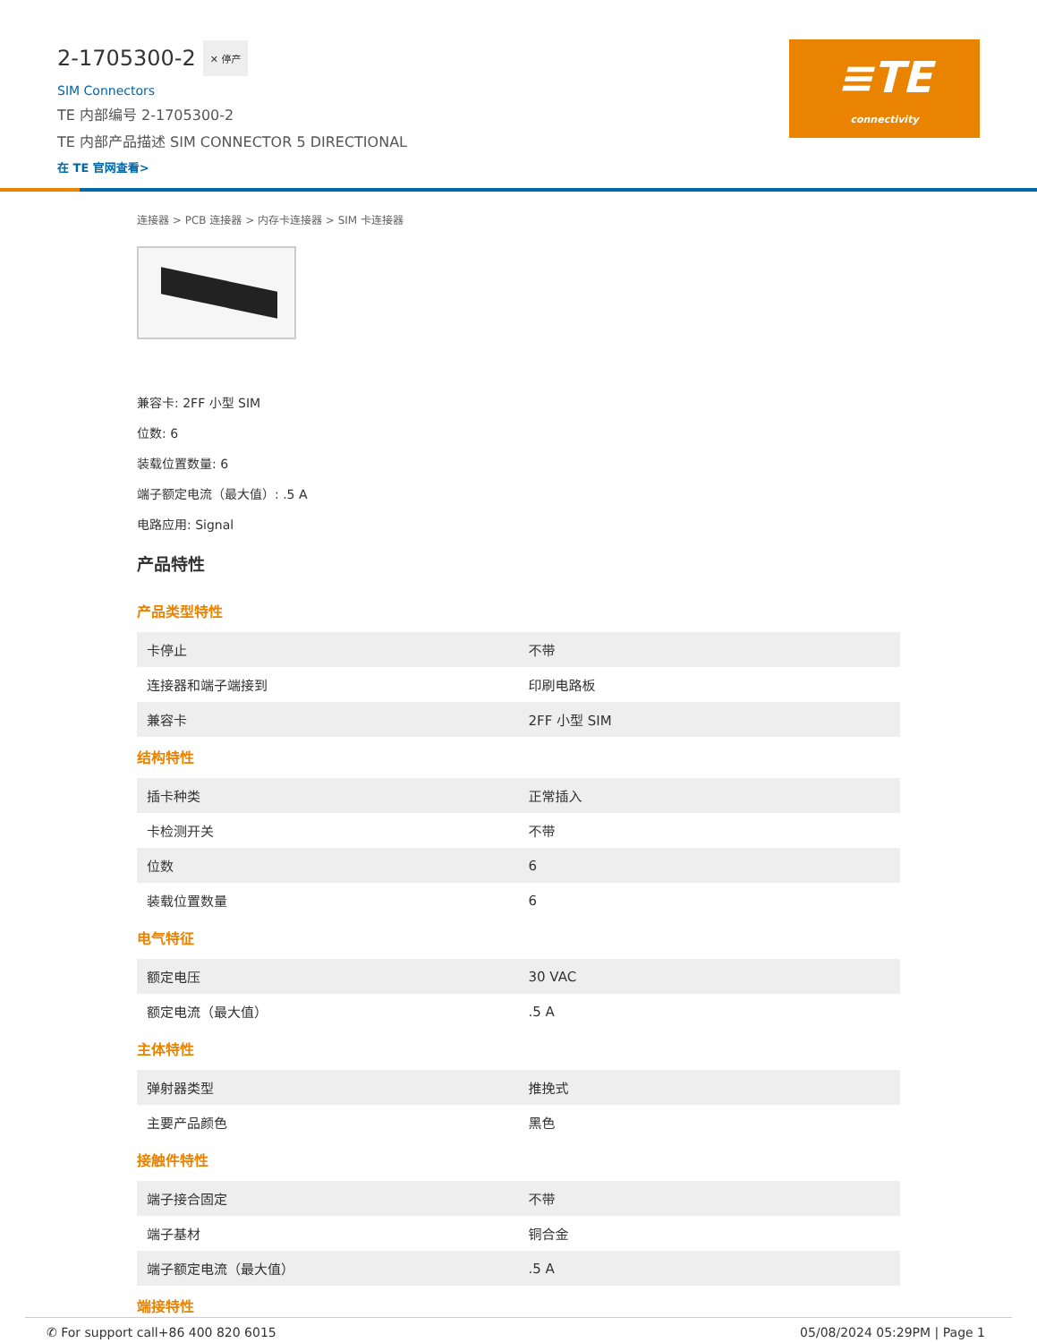2-1705300-2 ✕ 停产
SIM Connectors
TE 内部编号 2-1705300-2
TE 内部产品描述 SIM CONNECTOR 5 DIRECTIONAL
在 TE 官网查看>
≡TE
connectivity
连接器 > PCB 连接器 > 内存卡连接器 > SIM 卡连接器
兼容卡: 2FF 小型 SIM
位数: 6
装载位置数量: 6
端子额定电流（最大值）: .5 A
电路应用: Signal
产品特性
产品类型特性
| 卡停止 | 不带 |
| 连接器和端子端接到 | 印刷电路板 |
| 兼容卡 | 2FF 小型 SIM |
结构特性
| 插卡种类 | 正常插入 |
| 卡检测开关 | 不带 |
| 位数 | 6 |
| 装载位置数量 | 6 |
电气特征
| 额定电压 | 30 VAC |
| 额定电流（最大值） | .5 A |
主体特性
| 弹射器类型 | 推挽式 |
| 主要产品颜色 | 黑色 |
接触件特性
| 端子接合固定 | 不带 |
| 端子基材 | 铜合金 |
| 端子额定电流（最大值） | .5 A |
端接特性
✆ For support call+86 400 820 6015 05/08/2024 05:29PM | Page 1